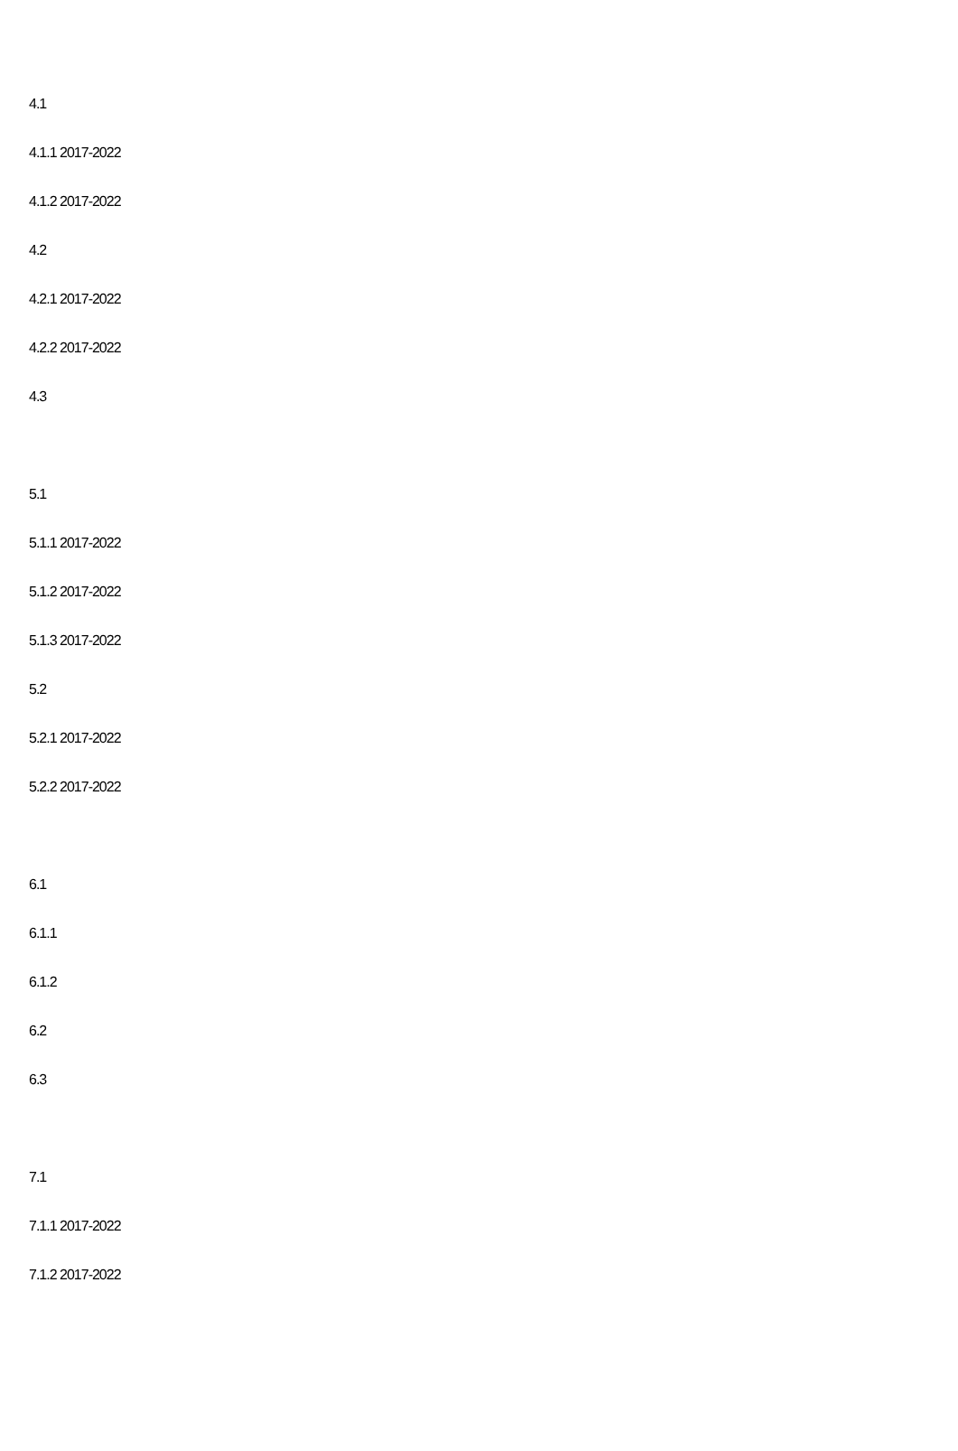4.1
4.1.1 2017-2022
4.1.2 2017-2022
4.2
4.2.1 2017-2022
4.2.2 2017-2022
4.3
5.1
5.1.1 2017-2022
5.1.2 2017-2022
5.1.3 2017-2022
5.2
5.2.1 2017-2022
5.2.2 2017-2022
6.1
6.1.1
6.1.2
6.2
6.3
7.1
7.1.1 2017-2022
7.1.2 2017-2022